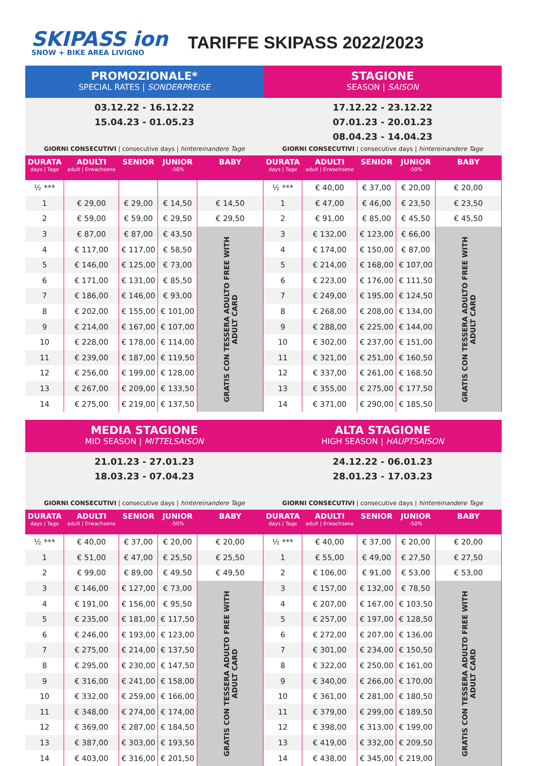SKIPASS ion
SNOW + BIKE AREA LIVIGNO
TARIFFE SKIPASS 2022/2023
PROMOZIONALE*
SPECIAL RATES | SONDERPREISE
03.12.22 - 16.12.22
15.04.23 - 01.05.23
GIORNI CONSECUTIVI | consecutive days | hintereinandere Tage
| DURATA days / Tage | ADULTI adult / Erwachsene | SENIOR | JUNIOR -50% | BABY |
| --- | --- | --- | --- | --- |
| ½ *** | | | | |
| 1 | € 29,00 | € 29,00 | € 14,50 | € 14,50 |
| 2 | € 59,00 | € 59,00 | € 29,50 | € 29,50 |
| 3 | € 87,00 | € 87,00 | € 43,50 | GRATIS CON TESSERA ADULTO FREE WITH ADULT CARD |
| 4 | € 117,00 | € 117,00 | € 58,50 | |
| 5 | € 146,00 | € 125,00 | € 73,00 | |
| 6 | € 171,00 | € 131,00 | € 85,50 | |
| 7 | € 186,00 | € 146,00 | € 93,00 | |
| 8 | € 202,00 | € 155,00 | € 101,00 | |
| 9 | € 214,00 | € 167,00 | € 107,00 | |
| 10 | € 228,00 | € 178,00 | € 114,00 | |
| 11 | € 239,00 | € 187,00 | € 119,50 | |
| 12 | € 256,00 | € 199,00 | € 128,00 | |
| 13 | € 267,00 | € 209,00 | € 133,50 | |
| 14 | € 275,00 | € 219,00 | € 137,50 | |
STAGIONE
SEASON | SAISON
17.12.22 - 23.12.22
07.01.23 - 20.01.23
08.04.23 - 14.04.23
GIORNI CONSECUTIVI | consecutive days | hintereinandere Tage
| DURATA days / Tage | ADULTI adult / Erwachsene | SENIOR | JUNIOR -50% | BABY |
| --- | --- | --- | --- | --- |
| ½ *** | € 40,00 | € 37,00 | € 20,00 | € 20,00 |
| 1 | € 47,00 | € 46,00 | € 23,50 | € 23,50 |
| 2 | € 91,00 | € 85,00 | € 45,50 | € 45,50 |
| 3 | € 132,00 | € 123,00 | € 66,00 | GRATIS CON TESSERA ADULTO FREE WITH ADULT CARD |
| 4 | € 174,00 | € 150,00 | € 87,00 | |
| 5 | € 214,00 | € 168,00 | € 107,00 | |
| 6 | € 223,00 | € 176,00 | € 111,50 | |
| 7 | € 249,00 | € 195,00 | € 124,50 | |
| 8 | € 268,00 | € 208,00 | € 134,00 | |
| 9 | € 288,00 | € 225,00 | € 144,00 | |
| 10 | € 302,00 | € 237,00 | € 151,00 | |
| 11 | € 321,00 | € 251,00 | € 160,50 | |
| 12 | € 337,00 | € 261,00 | € 168,50 | |
| 13 | € 355,00 | € 275,00 | € 177,50 | |
| 14 | € 371,00 | € 290,00 | € 185,50 | |
MEDIA STAGIONE
MID SEASON | MITTELSAISON
21.01.23 - 27.01.23
18.03.23 - 07.04.23
GIORNI CONSECUTIVI | consecutive days | hintereinandere Tage
| DURATA days / Tage | ADULTI adult / Erwachsene | SENIOR | JUNIOR -50% | BABY |
| --- | --- | --- | --- | --- |
| ½ *** | € 40,00 | € 37,00 | € 20,00 | € 20,00 |
| 1 | € 51,00 | € 47,00 | € 25,50 | € 25,50 |
| 2 | € 99,00 | € 89,00 | € 49,50 | € 49,50 |
| 3 | € 146,00 | € 127,00 | € 73,00 | GRATIS CON TESSERA ADULTO FREE WITH ADULT CARD |
| 4 | € 191,00 | € 156,00 | € 95,50 | |
| 5 | € 235,00 | € 181,00 | € 117,50 | |
| 6 | € 246,00 | € 193,00 | € 123,00 | |
| 7 | € 275,00 | € 214,00 | € 137,50 | |
| 8 | € 295,00 | € 230,00 | € 147,50 | |
| 9 | € 316,00 | € 241,00 | € 158,00 | |
| 10 | € 332,00 | € 259,00 | € 166,00 | |
| 11 | € 348,00 | € 274,00 | € 174,00 | |
| 12 | € 369,00 | € 287,00 | € 184,50 | |
| 13 | € 387,00 | € 303,00 | € 193,50 | |
| 14 | € 403,00 | € 316,00 | € 201,50 | |
ALTA STAGIONE
HIGH SEASON | HAUPTSAISON
24.12.22 - 06.01.23
28.01.23 - 17.03.23
GIORNI CONSECUTIVI | consecutive days | hintereinandere Tage
| DURATA days / Tage | ADULTI adult / Erwachsene | SENIOR | JUNIOR -50% | BABY |
| --- | --- | --- | --- | --- |
| ½ *** | € 40,00 | € 37,00 | € 20,00 | € 20,00 |
| 1 | € 55,00 | € 49,00 | € 27,50 | € 27,50 |
| 2 | € 106,00 | € 91,00 | € 53,00 | € 53,00 |
| 3 | € 157,00 | € 132,00 | € 78,50 | GRATIS CON TESSERA ADULTO FREE WITH ADULT CARD |
| 4 | € 207,00 | € 167,00 | € 103,50 | |
| 5 | € 257,00 | € 197,00 | € 128,50 | |
| 6 | € 272,00 | € 207,00 | € 136,00 | |
| 7 | € 301,00 | € 234,00 | € 150,50 | |
| 8 | € 322,00 | € 250,00 | € 161,00 | |
| 9 | € 340,00 | € 266,00 | € 170,00 | |
| 10 | € 361,00 | € 281,00 | € 180,50 | |
| 11 | € 379,00 | € 299,00 | € 189,50 | |
| 12 | € 398,00 | € 313,00 | € 199,00 | |
| 13 | € 419,00 | € 332,00 | € 209,50 | |
| 14 | € 438,00 | € 345,00 | € 219,00 | |